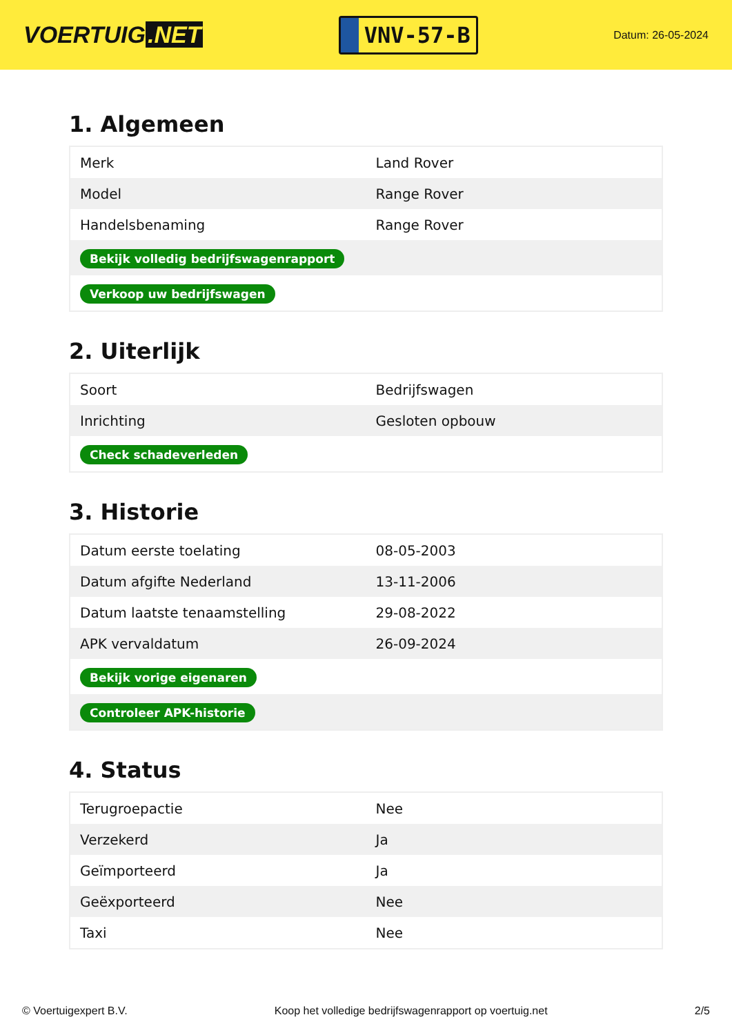VOERTUIG.NET
VNV-57-B
Datum: 26-05-2024
1. Algemeen
| Merk | Land Rover |
| Model | Range Rover |
| Handelsbenaming | Range Rover |
| Bekijk volledig bedrijfswagenrapport | |
| Verkoop uw bedrijfswagen | |
2. Uiterlijk
| Soort | Bedrijfswagen |
| Inrichting | Gesloten opbouw |
| Check schadeverleden | |
3. Historie
| Datum eerste toelating | 08-05-2003 |
| Datum afgifte Nederland | 13-11-2006 |
| Datum laatste tenaamstelling | 29-08-2022 |
| APK vervaldatum | 26-09-2024 |
| Bekijk vorige eigenaren | |
| Controleer APK-historie | |
4. Status
| Terugroepactie | Nee |
| Verzekerd | Ja |
| Geïmporteerd | Ja |
| Geëxporteerd | Nee |
| Taxi | Nee |
© Voertuigexpert B.V. Koop het volledige bedrijfswagenrapport op voertuig.net 2/5